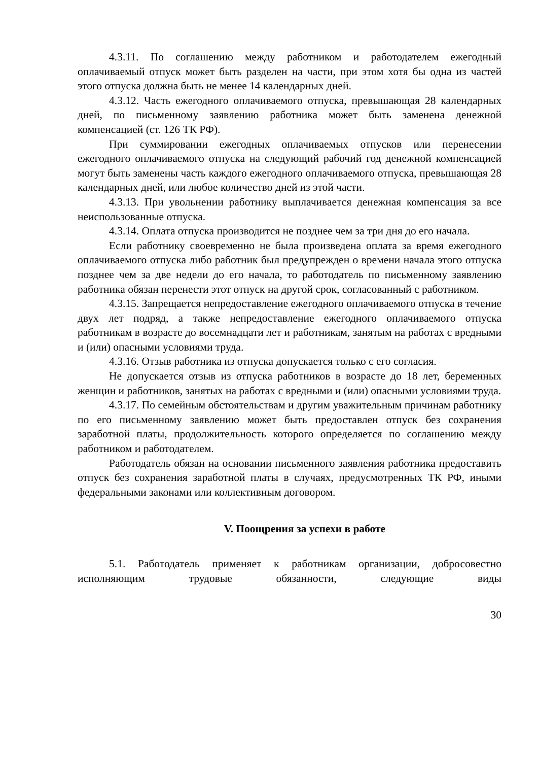4.3.11. По соглашению между работником и работодателем ежегодный оплачиваемый отпуск может быть разделен на части, при этом хотя бы одна из частей этого отпуска должна быть не менее 14 календарных дней.
4.3.12. Часть ежегодного оплачиваемого отпуска, превышающая 28 календарных дней, по письменному заявлению работника может быть заменена денежной компенсацией (ст. 126 ТК РФ).
При суммировании ежегодных оплачиваемых отпусков или перенесении ежегодного оплачиваемого отпуска на следующий рабочий год денежной компенсацией могут быть заменены часть каждого ежегодного оплачиваемого отпуска, превышающая 28 календарных дней, или любое количество дней из этой части.
4.3.13. При увольнении работнику выплачивается денежная компенсация за все неиспользованные отпуска.
4.3.14. Оплата отпуска производится не позднее чем за три дня до его начала.
Если работнику своевременно не была произведена оплата за время ежегодного оплачиваемого отпуска либо работник был предупрежден о времени начала этого отпуска позднее чем за две недели до его начала, то работодатель по письменному заявлению работника обязан перенести этот отпуск на другой срок, согласованный с работником.
4.3.15. Запрещается непредоставление ежегодного оплачиваемого отпуска в течение двух лет подряд, а также непредоставление ежегодного оплачиваемого отпуска работникам в возрасте до восемнадцати лет и работникам, занятым на работах с вредными и (или) опасными условиями труда.
4.3.16. Отзыв работника из отпуска допускается только с его согласия.
Не допускается отзыв из отпуска работников в возрасте до 18 лет, беременных женщин и работников, занятых на работах с вредными и (или) опасными условиями труда.
4.3.17. По семейным обстоятельствам и другим уважительным причинам работнику по его письменному заявлению может быть предоставлен отпуск без сохранения заработной платы, продолжительность которого определяется по соглашению между работником и работодателем.
Работодатель обязан на основании письменного заявления работника предоставить отпуск без сохранения заработной платы в случаях, предусмотренных ТК РФ, иными федеральными законами или коллективным договором.
V. Поощрения за успехи в работе
5.1. Работодатель применяет к работникам организации, добросовестно исполняющим трудовые обязанности, следующие виды
30